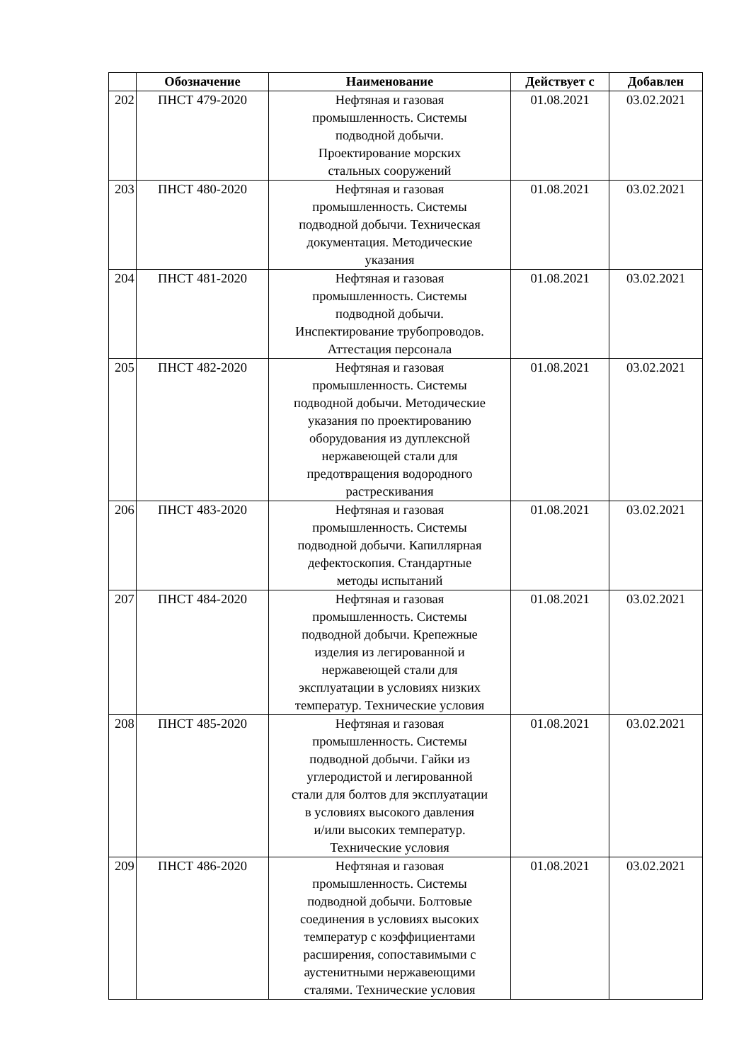| | Обозначение | Наименование | Действует с | Добавлен |
| --- | --- | --- | --- | --- |
| 202 | ПНСТ 479-2020 | Нефтяная и газовая промышленность. Системы подводной добычи. Проектирование морских стальных сооружений | 01.08.2021 | 03.02.2021 |
| 203 | ПНСТ 480-2020 | Нефтяная и газовая промышленность. Системы подводной добычи. Техническая документация. Методические указания | 01.08.2021 | 03.02.2021 |
| 204 | ПНСТ 481-2020 | Нефтяная и газовая промышленность. Системы подводной добычи. Инспектирование трубопроводов. Аттестация персонала | 01.08.2021 | 03.02.2021 |
| 205 | ПНСТ 482-2020 | Нефтяная и газовая промышленность. Системы подводной добычи. Методические указания по проектированию оборудования из дуплексной нержавеющей стали для предотвращения водородного растрескивания | 01.08.2021 | 03.02.2021 |
| 206 | ПНСТ 483-2020 | Нефтяная и газовая промышленность. Системы подводной добычи. Капиллярная дефектоскопия. Стандартные методы испытаний | 01.08.2021 | 03.02.2021 |
| 207 | ПНСТ 484-2020 | Нефтяная и газовая промышленность. Системы подводной добычи. Крепежные изделия из легированной и нержавеющей стали для эксплуатации в условиях низких температур. Технические условия | 01.08.2021 | 03.02.2021 |
| 208 | ПНСТ 485-2020 | Нефтяная и газовая промышленность. Системы подводной добычи. Гайки из углеродистой и легированной стали для болтов для эксплуатации в условиях высокого давления и/или высоких температур. Технические условия | 01.08.2021 | 03.02.2021 |
| 209 | ПНСТ 486-2020 | Нефтяная и газовая промышленность. Системы подводной добычи. Болтовые соединения в условиях высоких температур с коэффициентами расширения, сопоставимыми с аустенитными нержавеющими сталями. Технические условия | 01.08.2021 | 03.02.2021 |